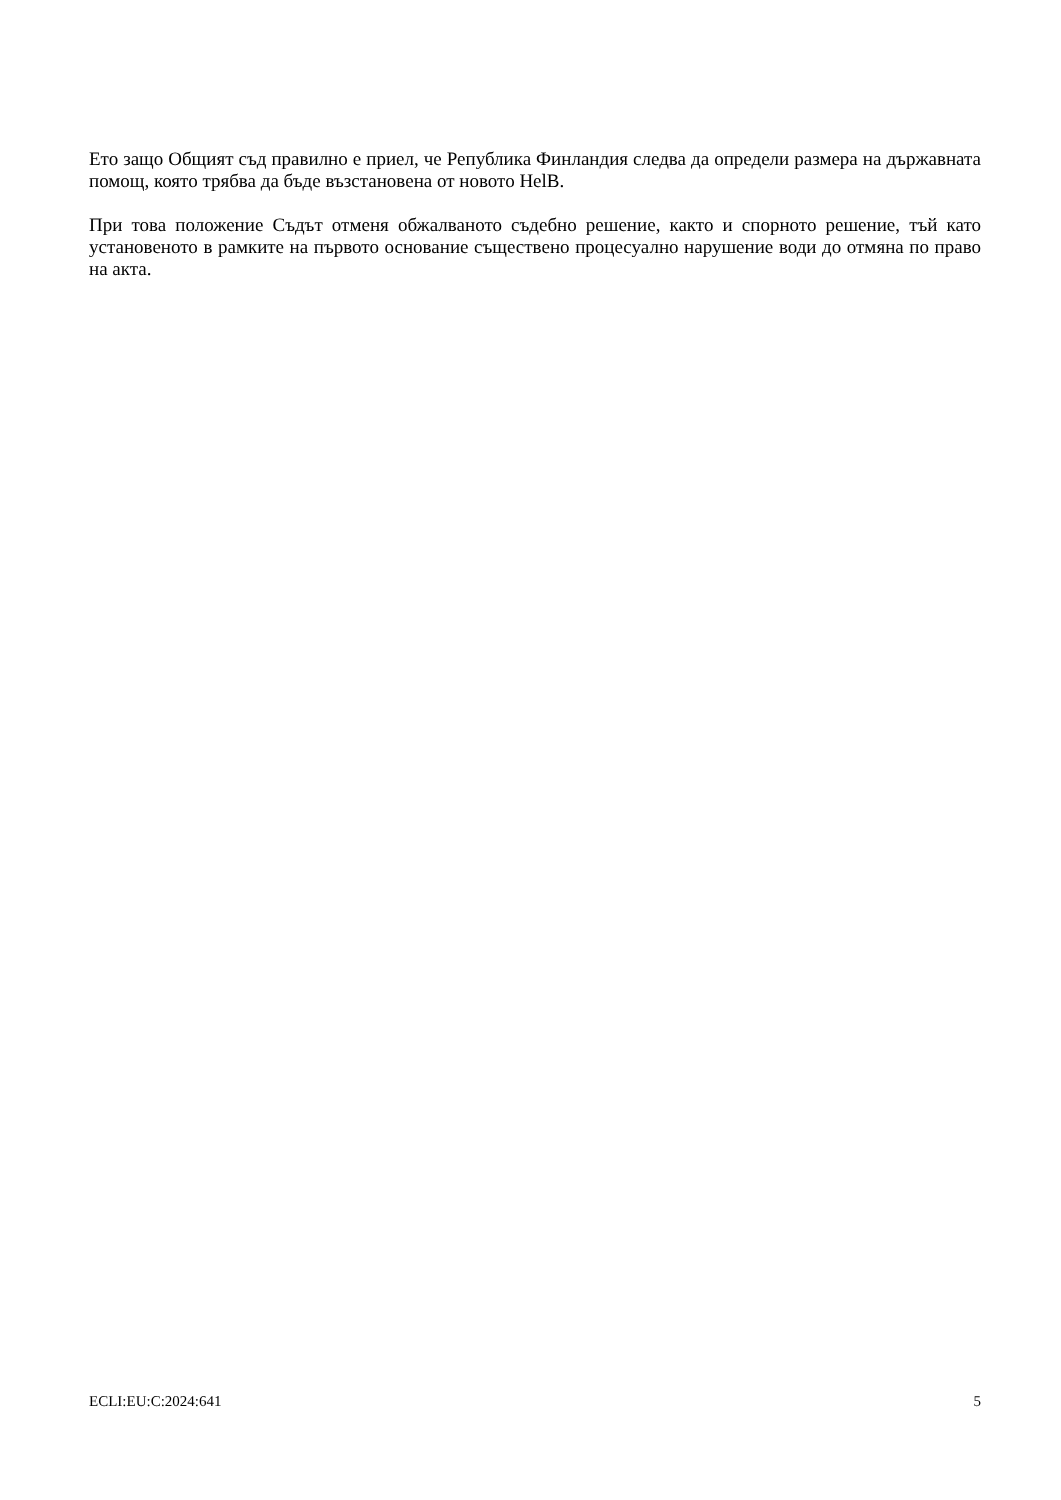Ето защо Общият съд правилно е приел, че Република Финландия следва да определи размера на държавната помощ, която трябва да бъде възстановена от новото HelB.
При това положение Съдът отменя обжалваното съдебно решение, както и спорното решение, тъй като установеното в рамките на първото основание съществено процесуално нарушение води до отмяна по право на акта.
ECLI:EU:C:2024:641 5